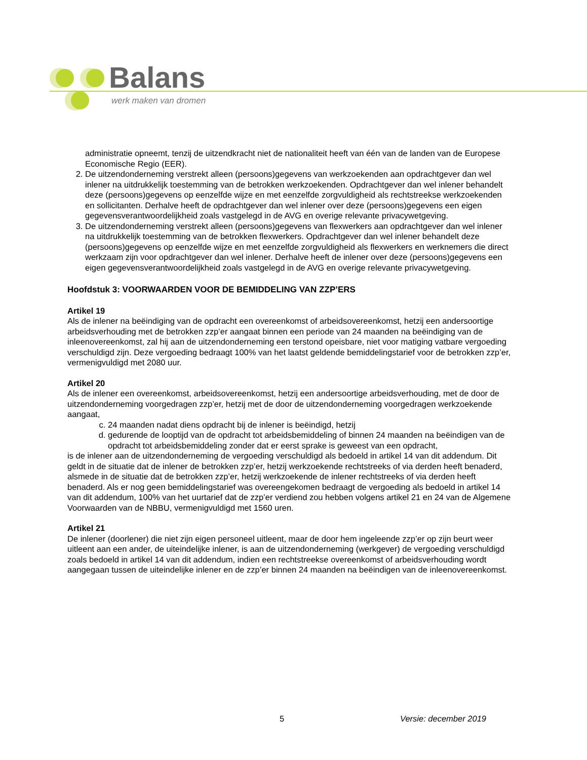Balans
werk maken van dromen
administratie opneemt, tenzij de uitzendkracht niet de nationaliteit heeft van één van de landen van de Europese Economische Regio (EER).
2. De uitzendonderneming verstrekt alleen (persoons)gegevens van werkzoekenden aan opdrachtgever dan wel inlener na uitdrukkelijk toestemming van de betrokken werkzoekenden. Opdrachtgever dan wel inlener behandelt deze (persoons)gegevens op eenzelfde wijze en met eenzelfde zorgvuldigheid als rechtstreekse werkzoekenden en sollicitanten. Derhalve heeft de opdrachtgever dan wel inlener over deze (persoons)gegevens een eigen gegevensverantwoordelijkheid zoals vastgelegd in de AVG en overige relevante privacywetgeving.
3. De uitzendonderneming verstrekt alleen (persoons)gegevens van flexwerkers aan opdrachtgever dan wel inlener na uitdrukkelijk toestemming van de betrokken flexwerkers. Opdrachtgever dan wel inlener behandelt deze (persoons)gegevens op eenzelfde wijze en met eenzelfde zorgvuldigheid als flexwerkers en werknemers die direct werkzaam zijn voor opdrachtgever dan wel inlener. Derhalve heeft de inlener over deze (persoons)gegevens een eigen gegevensverantwoordelijkheid zoals vastgelegd in de AVG en overige relevante privacywetgeving.
Hoofdstuk 3: VOORWAARDEN VOOR DE BEMIDDELING VAN ZZP’ERS
Artikel 19
Als de inlener na beëindiging van de opdracht een overeenkomst of arbeidsovereenkomst, hetzij een andersoortige arbeidsverhouding met de betrokken zzp’er aangaat binnen een periode van 24 maanden na beëindiging van de inleenovereenkomst, zal hij aan de uitzendonderneming een terstond opeisbare, niet voor matiging vatbare vergoeding verschuldigd zijn. Deze vergoeding bedraagt 100% van het laatst geldende bemiddelingstarief voor de betrokken zzp’er, vermenigvuldigd met 2080 uur.
Artikel 20
Als de inlener een overeenkomst, arbeidsovereenkomst, hetzij een andersoortige arbeidsverhouding, met de door de uitzendonderneming voorgedragen zzp’er, hetzij met de door de uitzendonderneming voorgedragen werkzoekende aangaat,
c. 24 maanden nadat diens opdracht bij de inlener is beëindigd, hetzij
d. gedurende de looptijd van de opdracht tot arbeidsbemiddeling of binnen 24 maanden na beëindigen van de opdracht tot arbeidsbemiddeling zonder dat er eerst sprake is geweest van een opdracht,
is de inlener aan de uitzendonderneming de vergoeding verschuldigd als bedoeld in artikel 14 van dit addendum. Dit geldt in de situatie dat de inlener de betrokken zzp’er, hetzij werkzoekende rechtstreeks of via derden heeft benaderd, alsmede in de situatie dat de betrokken zzp’er, hetzij werkzoekende de inlener rechtstreeks of via derden heeft benaderd. Als er nog geen bemiddelingstarief was overeengekomen bedraagt de vergoeding als bedoeld in artikel 14 van dit addendum, 100% van het uurtarief dat de zzp’er verdiend zou hebben volgens artikel 21 en 24 van de Algemene Voorwaarden van de NBBU, vermenigvuldigd met 1560 uren.
Artikel 21
De inlener (doorlener) die niet zijn eigen personeel uitleent, maar de door hem ingeleende zzp’er op zijn beurt weer uitleent aan een ander, de uiteindelijke inlener, is aan de uitzendonderneming (werkgever) de vergoeding verschuldigd zoals bedoeld in artikel 14 van dit addendum, indien een rechtstreekse overeenkomst of arbeidsverhouding wordt aangegaan tussen de uiteindelijke inlener en de zzp’er binnen 24 maanden na beëindigen van de inleenovereenkomst.
5 Versie: december 2019